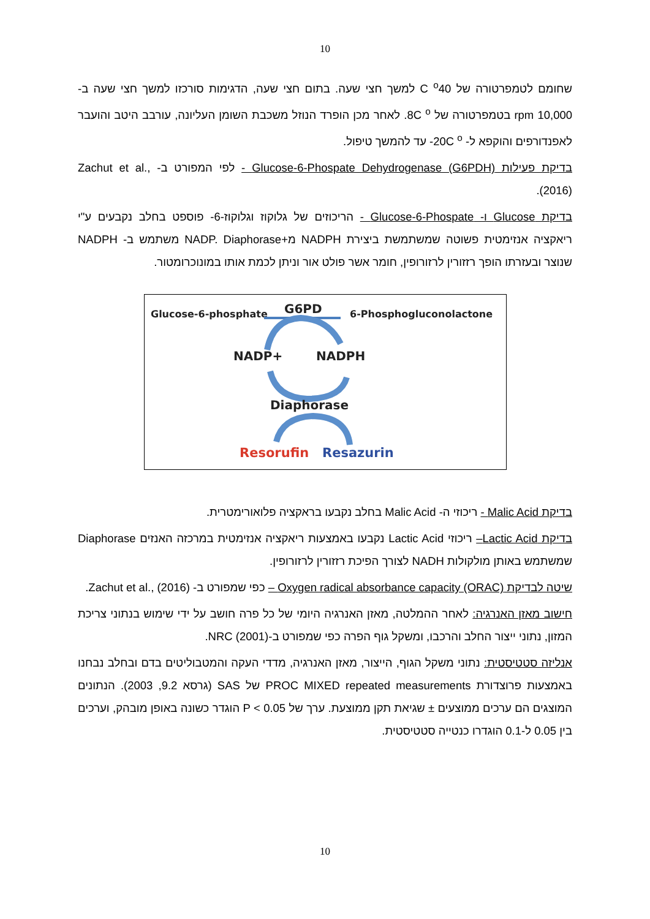10
שחומם לטמפרטורה של C <sup>o</sup>40 למשך חצי שעה. בתום חצי שעה, הדגימות סורכזו למשך חצי שעה ב- 10,000 rpm בטמפרטורה של 8C <sup>o</sup>. לאחר מכן הופרד הנוזל משכבת השומן העליונה, עורבב היטב והועבר לאפנדורפים והוקפא ל- 20C <sup>o</sup>- עד להמשך טיפול.
בדיקת פעילות Glucose-6-Phospate Dehydrogenase (G6PDH) - לפי המפורט ב- Zachut et al., (2016).
בדיקת Glucose ו- Glucose-6-Phospate - הריכוזים של גלוקוז וגלוקוז-6- פוספט בחלב נקבעים ע"י ריאקציה אנזימטית פשוטה שמשתמשת ביצירת NADPH מ+NADP. Diaphorase משתמש ב- NADPH שנוצר ובעזרתו הופך רזזורין לרזורופין, חומר אשר פולט אור וניתן לכמת אותו במונוכרומטור.
Glucose-6-phosphate
G6PD
6-Phosphogluconolactone
NADP+
NADPH
Diaphorase
Resorufin
Resazurin
בדיקת Malic Acid - ריכוזי ה- Malic Acid בחלב נקבעו בראקציה פלואורימטרית.
בדיקת Lactic Acid– ריכוזי Lactic Acid נקבעו באמצעות ריאקציה אנזימטית במרכזה האנזים Diaphorase שמשתמש באותן מולקולות NADH לצורך הפיכת רזזורין לרזורופין.
שיטה לבדיקת Oxygen radical absorbance capacity (ORAC) – כפי שמפורט ב- Zachut et al., (2016).
חישוב מאזן האנרגיה: לאחר ההמלטה, מאזן האנרגיה היומי של כל פרה חושב על ידי שימוש בנתוני צריכת המזון, נתוני ייצור החלב והרכבו, ומשקל גוף הפרה כפי שמפורט ב-NRC (2001).
אנליזה סטטיסטית: נתוני משקל הגוף, הייצור, מאזן האנרגיה, מדדי העקה והמטבוליטים בדם ובחלב נבחנו באמצעות פרוצדורת PROC MIXED repeated measurements של SAS (גרסא 9.2, 2003). הנתונים המוצגים הם ערכים ממוצעים ± שגיאת תקן ממוצעת. ערך של P < 0.05 הוגדר כשונה באופן מובהק, וערכים בין 0.05 ל-0.1 הוגדרו כנטייה סטטיסטית.
10